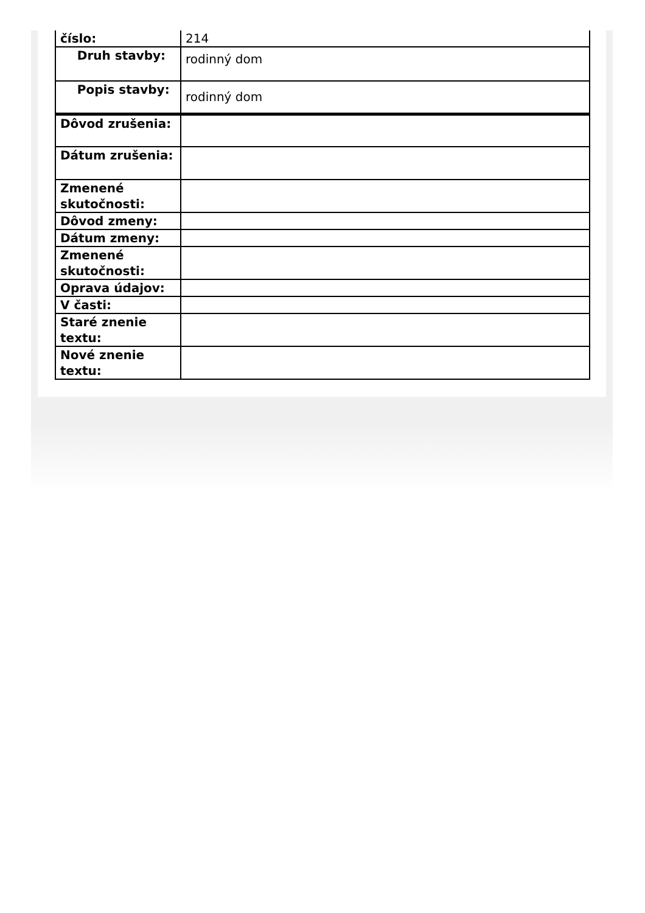| číslo: | 214 |
| Druh stavby: | rodinný dom |
| Popis stavby: | rodinný dom |
| Dôvod zrušenia: | |
| Dátum zrušenia: | |
| Zmenené skutočnosti: | |
| Dôvod zmeny: | |
| Dátum zmeny: | |
| Zmenené skutočnosti: | |
| Oprava údajov: | |
| V časti: | |
| Staré znenie textu: | |
| Nové znenie textu: | |